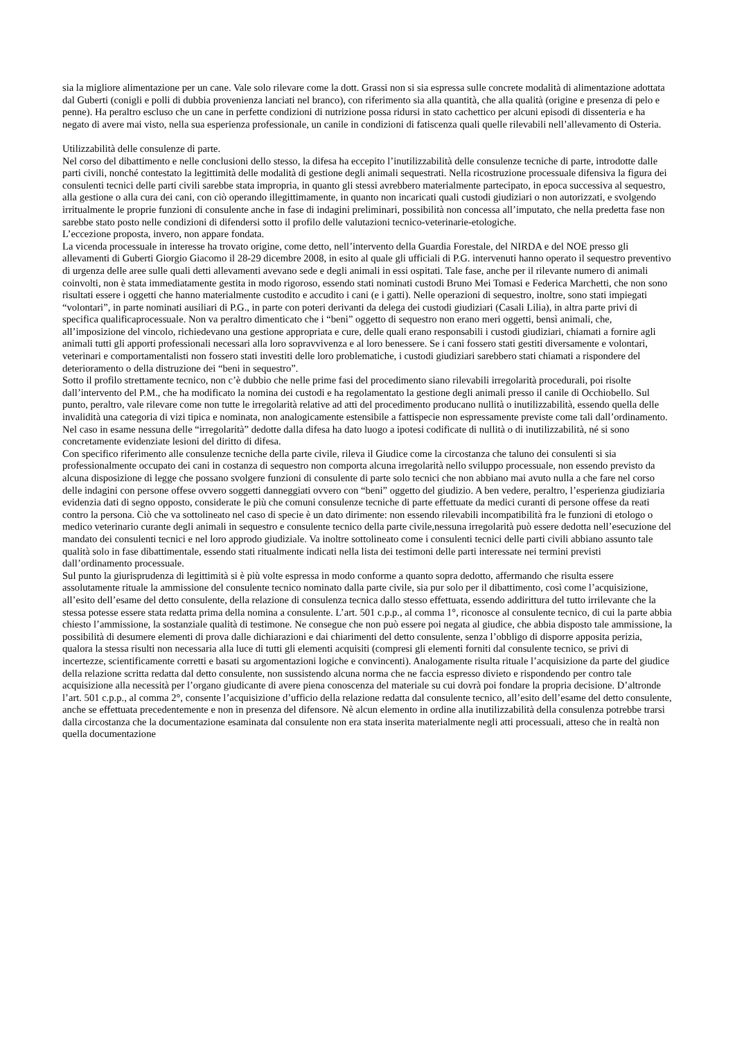sia la migliore alimentazione per un cane. Vale solo rilevare come la dott. Grassi non si sia espressa sulle concrete modalità di alimentazione adottata dal Guberti (conigli e polli di dubbia provenienza lanciati nel branco), con riferimento sia alla quantità, che alla qualità (origine e presenza di pelo e penne). Ha peraltro escluso che un cane in perfette condizioni di nutrizione possa ridursi in stato cachettico per alcuni episodi di dissenteria e ha negato di avere mai visto, nella sua esperienza professionale, un canile in condizioni di fatiscenza quali quelle rilevabili nell’allevamento di Osteria.
Utilizzabilità delle consulenze di parte.
Nel corso del dibattimento e nelle conclusioni dello stesso, la difesa ha eccepito l’inutilizzabilità delle consulenze tecniche di parte, introdotte dalle parti civili, nonché contestato la legittimità delle modalità di gestione degli animali sequestrati. Nella ricostruzione processuale difensiva la figura dei consulenti tecnici delle parti civili sarebbe stata impropria, in quanto gli stessi avrebbero materialmente partecipato, in epoca successiva al sequestro, alla gestione o alla cura dei cani, con ciò operando illegittimamente, in quanto non incaricati quali custodi giudiziari o non autorizzati, e svolgendo irritualmente le proprie funzioni di consulente anche in fase di indagini preliminari, possibilità non concessa all’imputato, che nella predetta fase non sarebbe stato posto nelle condizioni di difendersi sotto il profilo delle valutazioni tecnico-veterinarie-etologiche.
L’eccezione proposta, invero, non appare fondata.
La vicenda processuale in interesse ha trovato origine, come detto, nell’intervento della Guardia Forestale, del NIRDA e del NOE presso gli allevamenti di Guberti Giorgio Giacomo il 28-29 dicembre 2008, in esito al quale gli ufficiali di P.G. intervenuti hanno operato il sequestro preventivo di urgenza delle aree sulle quali detti allevamenti avevano sede e degli animali in essi ospitati. Tale fase, anche per il rilevante numero di animali coinvolti, non è stata immediatamente gestita in modo rigoroso, essendo stati nominati custodi Bruno Mei Tomasi e Federica Marchetti, che non sono risultati essere i oggetti che hanno materialmente custodito e accudito i cani (e i gatti). Nelle operazioni di sequestro, inoltre, sono stati impiegati “volontari”, in parte nominati ausiliari di P.G., in parte con poteri derivanti da delega dei custodi giudiziari (Casali Lilia), in altra parte privi di specifica qualificaprocessuale. Non va peraltro dimenticato che i “beni” oggetto di sequestro non erano meri oggetti, bensì animali, che, all’imposizione del vincolo, richiedevano una gestione appropriata e cure, delle quali erano responsabili i custodi giudiziari, chiamati a fornire agli animali tutti gli apporti professionali necessari alla loro sopravvivenza e al loro benessere. Se i cani fossero stati gestiti diversamente e volontari, veterinari e comportamentalisti non fossero stati investiti delle loro problematiche, i custodi giudiziari sarebbero stati chiamati a rispondere del deterioramento o della distruzione dei “beni in sequestro”.
Sotto il profilo strettamente tecnico, non c’è dubbio che nelle prime fasi del procedimento siano rilevabili irregolarità procedurali, poi risolte dall’intervento del P.M., che ha modificato la nomina dei custodi e ha regolamentato la gestione degli animali presso il canile di Occhiobello. Sul punto, peraltro, vale rilevare come non tutte le irregolarità relative ad atti del procedimento producano nullità o inutilizzabilità, essendo quella delle invalidità una categoria di vizi tipica e nominata, non analogicamente estensibile a fattispecie non espressamente previste come tali dall’ordinamento.
Nel caso in esame nessuna delle “irregolarità” dedotte dalla difesa ha dato luogo a ipotesi codificate di nullità o di inutilizzabilità, né si sono concretamente evidenziate lesioni del diritto di difesa.
Con specifico riferimento alle consulenze tecniche della parte civile, rileva il Giudice come la circostanza che taluno dei consulenti si sia professionalmente occupato dei cani in costanza di sequestro non comporta alcuna irregolarità nello sviluppo processuale, non essendo previsto da alcuna disposizione di legge che possano svolgere funzioni di consulente di parte solo tecnici che non abbiano mai avuto nulla a che fare nel corso delle indagini con persone offese ovvero soggetti danneggiati ovvero con “beni” oggetto del giudizio. A ben vedere, peraltro, l’esperienza giudiziaria evidenzia dati di segno opposto, considerate le più che comuni consulenze tecniche di parte effettuate da medici curanti di persone offese da reati contro la persona. Ciò che va sottolineato nel caso di specie è un dato dirimente: non essendo rilevabili incompatibilità fra le funzioni di etologo o medico veterinario curante degli animali in sequestro e consulente tecnico della parte civile,nessuna irregolarità può essere dedotta nell’esecuzione del mandato dei consulenti tecnici e nel loro approdo giudiziale. Va inoltre sottolineato come i consulenti tecnici delle parti civili abbiano assunto tale qualità solo in fase dibattimentale, essendo stati ritualmente indicati nella lista dei testimoni delle parti interessate nei termini previsti dall’ordinamento processuale.
Sul punto la giurisprudenza di legittimità si è più volte espressa in modo conforme a quanto sopra dedotto, affermando che risulta essere assolutamente rituale la ammissione del consulente tecnico nominato dalla parte civile, sia pur solo per il dibattimento, così come l’acquisizione, all’esito dell’esame del detto consulente, della relazione di consulenza tecnica dallo stesso effettuata, essendo addirittura del tutto irrilevante che la stessa potesse essere stata redatta prima della nomina a consulente. L’art. 501 c.p.p., al comma 1°, riconosce al consulente tecnico, di cui la parte abbia chiesto l’ammissione, la sostanziale qualità di testimone. Ne consegue che non può essere poi negata al giudice, che abbia disposto tale ammissione, la possibilità di desumere elementi di prova dalle dichiarazioni e dai chiarimenti del detto consulente, senza l’obbligo di disporre apposita perizia, qualora la stessa risulti non necessaria alla luce di tutti gli elementi acquisiti (compresi gli elementi forniti dal consulente tecnico, se privi di incertezze, scientificamente corretti e basati su argomentazioni logiche e convincenti). Analogamente risulta rituale l’acquisizione da parte del giudice della relazione scritta redatta dal detto consulente, non sussistendo alcuna norma che ne faccia espresso divieto e rispondendo per contro tale acquisizione alla necessità per l’organo giudicante di avere piena conoscenza del materiale su cui dovrà poi fondare la propria decisione. D’altronde l’art. 501 c.p.p., al comma 2°, consente l’acquisizione d’ufficio della relazione redatta dal consulente tecnico, all’esito dell’esame del detto consulente, anche se effettuata precedentemente e non in presenza del difensore. Nè alcun elemento in ordine alla inutilizzabilità della consulenza potrebbe trarsi dalla circostanza che la documentazione esaminata dal consulente non era stata inserita materialmente negli atti processuali, atteso che in realtà non quella documentazione